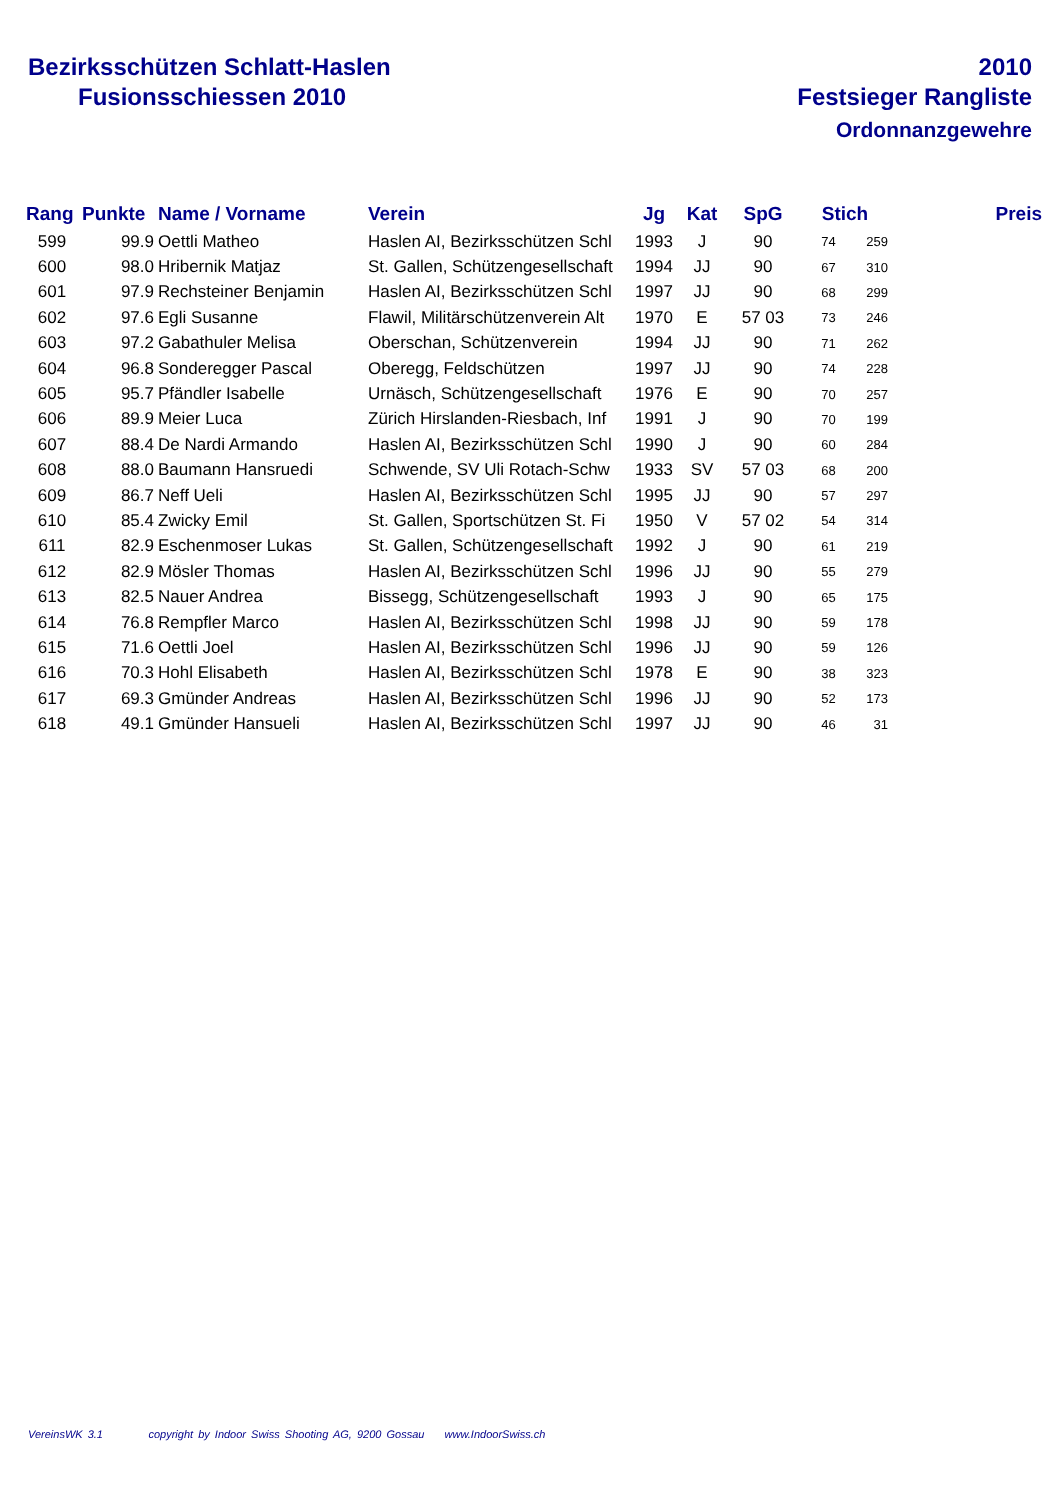Bezirksschützen Schlatt-Haslen
Fusionsschiessen 2010
2010
Festsieger Rangliste
Ordonnanzgewehre
| Rang | Punkte | Name / Vorname | Verein | Jg | Kat | SpG | Stich | | Preis |
| --- | --- | --- | --- | --- | --- | --- | --- | --- | --- |
| 599 | 99.9 | Oettli Matheo | Haslen AI, Bezirksschützen Schl | 1993 | J | 90 | 74 | 259 | |
| 600 | 98.0 | Hribernik Matjaz | St. Gallen, Schützengesellschaft | 1994 | JJ | 90 | 67 | 310 | |
| 601 | 97.9 | Rechsteiner Benjamin | Haslen AI, Bezirksschützen Schl | 1997 | JJ | 90 | 68 | 299 | |
| 602 | 97.6 | Egli Susanne | Flawil, Militärschützenverein Alt | 1970 | E | 57 03 | 73 | 246 | |
| 603 | 97.2 | Gabathuler Melisa | Oberschan, Schützenverein | 1994 | JJ | 90 | 71 | 262 | |
| 604 | 96.8 | Sonderegger Pascal | Oberegg, Feldschützen | 1997 | JJ | 90 | 74 | 228 | |
| 605 | 95.7 | Pfändler Isabelle | Urnäsch, Schützengesellschaft | 1976 | E | 90 | 70 | 257 | |
| 606 | 89.9 | Meier Luca | Zürich Hirslanden-Riesbach, Inf | 1991 | J | 90 | 70 | 199 | |
| 607 | 88.4 | De Nardi Armando | Haslen AI, Bezirksschützen Schl | 1990 | J | 90 | 60 | 284 | |
| 608 | 88.0 | Baumann Hansruedi | Schwende, SV Uli Rotach-Schw | 1933 | SV | 57 03 | 68 | 200 | |
| 609 | 86.7 | Neff Ueli | Haslen AI, Bezirksschützen Schl | 1995 | JJ | 90 | 57 | 297 | |
| 610 | 85.4 | Zwicky Emil | St. Gallen, Sportschützen St. Fi | 1950 | V | 57 02 | 54 | 314 | |
| 611 | 82.9 | Eschenmoser Lukas | St. Gallen, Schützengesellschaft | 1992 | J | 90 | 61 | 219 | |
| 612 | 82.9 | Mösler Thomas | Haslen AI, Bezirksschützen Schl | 1996 | JJ | 90 | 55 | 279 | |
| 613 | 82.5 | Nauer Andrea | Bissegg, Schützengesellschaft | 1993 | J | 90 | 65 | 175 | |
| 614 | 76.8 | Rempfler Marco | Haslen AI, Bezirksschützen Schl | 1998 | JJ | 90 | 59 | 178 | |
| 615 | 71.6 | Oettli Joel | Haslen AI, Bezirksschützen Schl | 1996 | JJ | 90 | 59 | 126 | |
| 616 | 70.3 | Hohl Elisabeth | Haslen AI, Bezirksschützen Schl | 1978 | E | 90 | 38 | 323 | |
| 617 | 69.3 | Gmünder Andreas | Haslen AI, Bezirksschützen Schl | 1996 | JJ | 90 | 52 | 173 | |
| 618 | 49.1 | Gmünder Hansueli | Haslen AI, Bezirksschützen Schl | 1997 | JJ | 90 | 46 | 31 | |
VereinsWK 3.1 copyright by Indoor Swiss Shooting AG, 9200 Gossau www.IndoorSwiss.ch